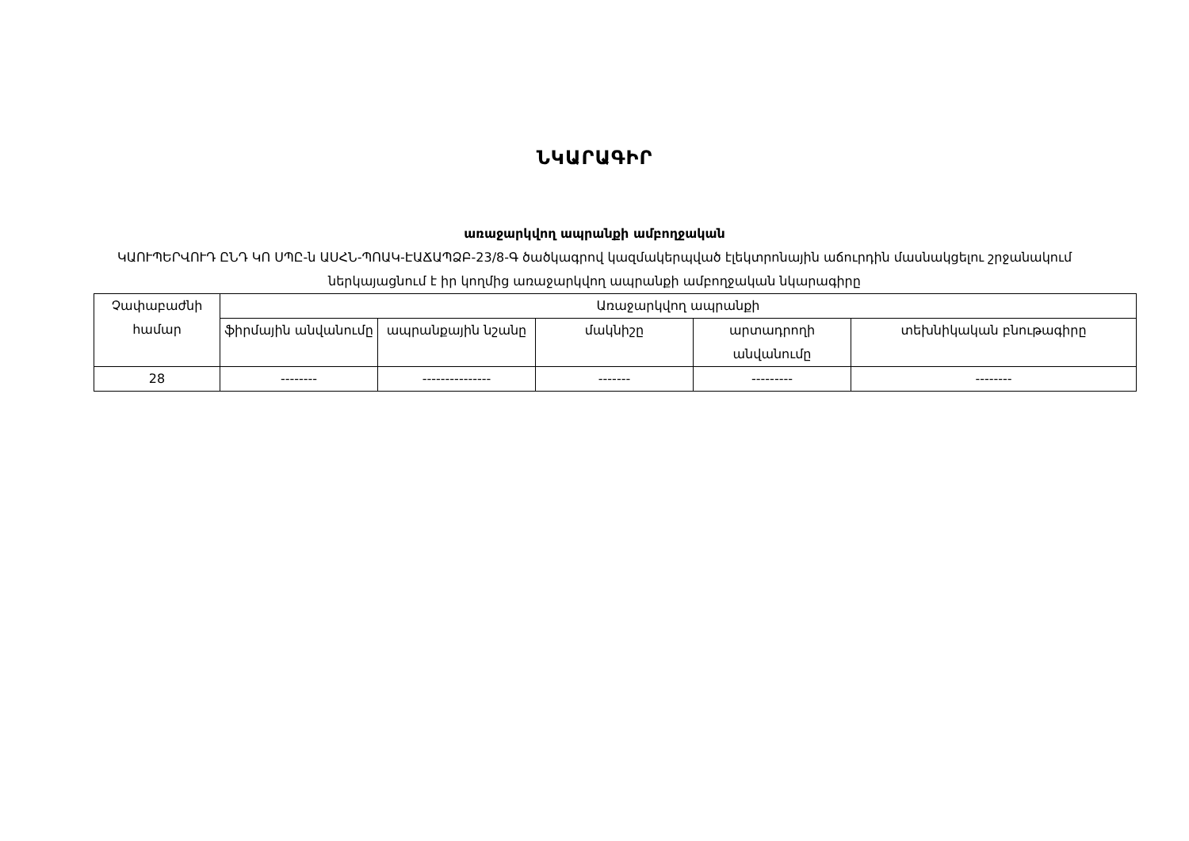ՆԿԱՐԱԳԻՐ
առաջարկվող ապրանքի ամբողջական
ԿԱՈՒՊԵՐՎՈՒԴ ԸՆԴ ԿՈ ՍՊԸ-ն ԱՍՀՆ-ՊՈԱԿ-ԷԱՃԱՊՁԲ-23/8-Գ ծածկագրով կազմակերպված էլեկտրոնային աճուրդին մասնակցելու շրջանակում ներկայացնում է իր կողմից առաջարկվող ապրանքի ամբողջական նկարագիրը
| Չափաբաժնի համար | Առաջարկվող ապրանքի | | | | |
| --- | --- | --- | --- | --- | --- |
| | ֆիրմային անվանումը | ապրանքային նշանը | մակնիշը | արտադրողի անվանումը | տեխնիկական բնութագիրը |
| 28 | -------- | --------------- | ------- | --------- | -------- |